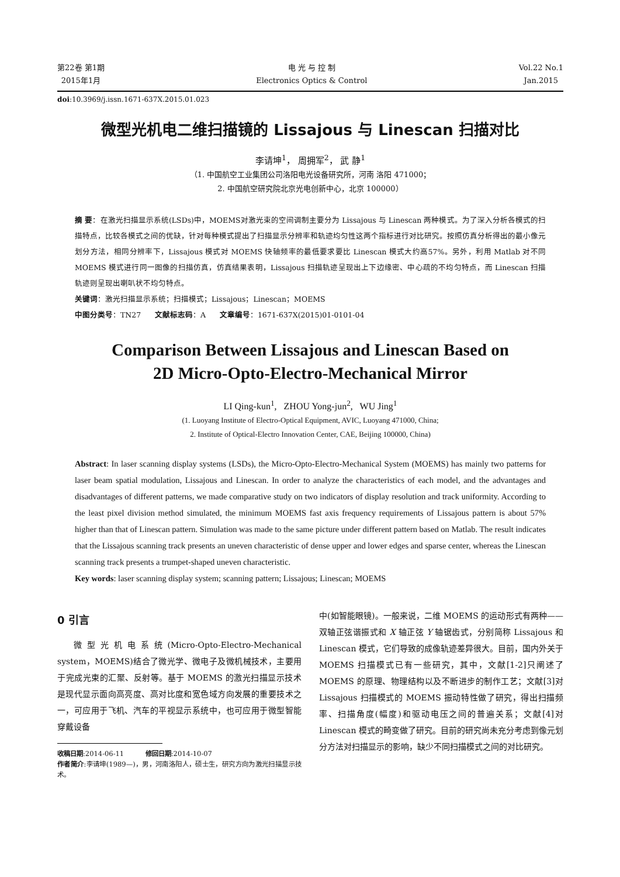第22卷 第1期
2015年1月
电 光 与 控 制
Electronics Optics & Control
Vol.22 No.1
Jan.2015
doi:10.3969/j.issn.1671-637X.2015.01.023
微型光机电二维扫描镜的 Lissajous 与 Linescan 扫描对比
李请坤<sup>1</sup>， 周拥军<sup>2</sup>， 武 静<sup>1</sup>
（1. 中国航空工业集团公司洛阳电光设备研究所，河南 洛阳 471000；
2. 中国航空研究院北京光电创新中心，北京 100000）
摘 要：在激光扫描显示系统(LSDs)中，MOEMS对激光束的空间调制主要分为 Lissajous 与 Linescan 两种模式。为了深入分析各模式的扫描特点，比较各模式之间的优缺，针对每种模式提出了扫描显示分辨率和轨迹均匀性这两个指标进行对比研究。按照仿真分析得出的最小像元划分方法，相同分辨率下，Lissajous 模式对 MOEMS 快轴频率的最低要求要比 Linescan 模式大约高57%。另外，利用 Matlab 对不同 MOEMS 模式进行同一图像的扫描仿真，仿真结果表明，Lissajous 扫描轨迹呈现出上下边缘密、中心疏的不均匀特点，而 Linescan 扫描轨迹则呈现出喇叭状不均匀特点。
关键词：激光扫描显示系统；扫描模式；Lissajous；Linescan；MOEMS
中图分类号：TN27 文献标志码：A 文章编号：1671-637X(2015)01-0101-04
Comparison Between Lissajous and Linescan Based on
2D Micro-Opto-Electro-Mechanical Mirror
LI Qing-kun<sup>1</sup>, ZHOU Yong-jun<sup>2</sup>, WU Jing<sup>1</sup>
(1. Luoyang Institute of Electro-Optical Equipment, AVIC, Luoyang 471000, China;
2. Institute of Optical-Electro Innovation Center, CAE, Beijing 100000, China)
Abstract: In laser scanning display systems (LSDs), the Micro-Opto-Electro-Mechanical System (MOEMS) has mainly two patterns for laser beam spatial modulation, Lissajous and Linescan. In order to analyze the characteristics of each model, and the advantages and disadvantages of different patterns, we made comparative study on two indicators of display resolution and track uniformity. According to the least pixel division method simulated, the minimum MOEMS fast axis frequency requirements of Lissajous pattern is about 57% higher than that of Linescan pattern. Simulation was made to the same picture under different pattern based on Matlab. The result indicates that the Lissajous scanning track presents an uneven characteristic of dense upper and lower edges and sparse center, whereas the Linescan scanning track presents a trumpet-shaped uneven characteristic.
Key words: laser scanning display system; scanning pattern; Lissajous; Linescan; MOEMS
0 引言
微型光机电系统(Micro-Opto-Electro-Mechanical system，MOEMS)结合了微光学、微电子及微机械技术，主要用于完成光束的汇聚、反射等。基于 MOEMS 的激光扫描显示技术是现代显示面向高亮度、高对比度和宽色域方向发展的重要技术之一，可应用于飞机、汽车的平视显示系统中，也可应用于微型智能穿戴设备
收稿日期:2014-06-11 修回日期:2014-10-07
作者简介:李请坤(1989—)，男，河南洛阳人，硕士生，研究方向为激光扫描显示技术。
中(如智能眼镜)。一般来说，二维 MOEMS 的运动形式有两种——双轴正弦谐振式和 X 轴正弦 Y 轴锯齿式，分别简称 Lissajous 和 Linescan 模式，它们导致的成像轨迹差异很大。目前，国内外关于 MOEMS 扫描模式已有一些研究，其中，文献[1-2]只阐述了 MOEMS 的原理、物理结构以及不断进步的制作工艺；文献[3]对 Lissajous 扫描模式的 MOEMS 振动特性做了研究，得出扫描频率、扫描角度(幅度)和驱动电压之间的普遍关系；文献[4]对 Linescan 模式的畸变做了研究。目前的研究尚未充分考虑到像元划分方法对扫描显示的影响，缺少不同扫描模式之间的对比研究。